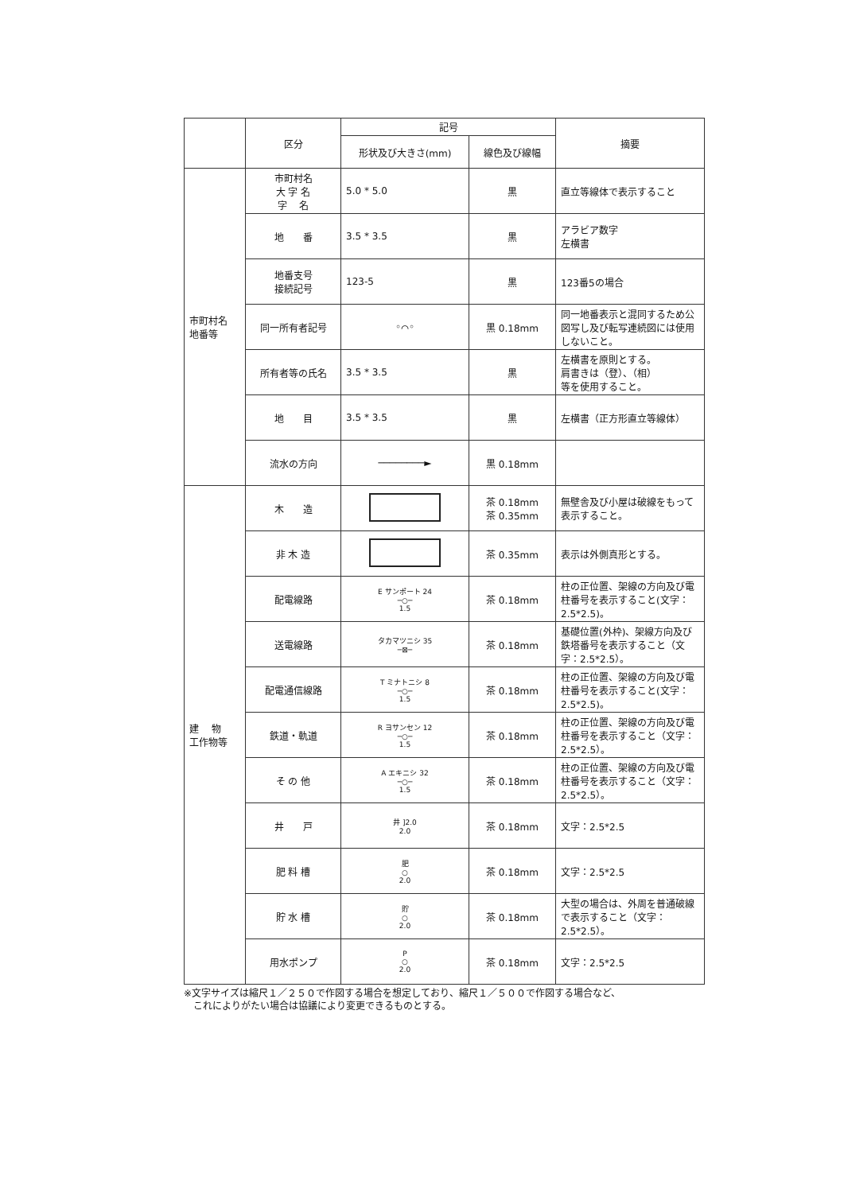| | 区分 | 記号 | | 摘要 |
| --- | --- | --- | --- | --- |
| | | 形状及び大きさ(mm) | 線色及び線幅 | |
| 市町村名 地番等 | 市町村名 大 字 名 字 名 | 5.0 * 5.0 | 黒 | 直立等線体で表示すること |
| | 地 番 | 3.5 * 3.5 | 黒 | アラビア数字 左横書 |
| | 地番支号 接続記号 | 123-5 | 黒 | 123番5の場合 |
| | 同一所有者記号 | ◦⌒◦ | 黒 0.18mm | 同一地番表示と混同するため公図写し及び転写連続図には使用しないこと。 |
| | 所有者等の氏名 | 3.5 * 3.5 | 黒 | 左横書を原則とする。 肩書きは（登）、（相） 等を使用すること。 |
| | 地 目 | 3.5 * 3.5 | 黒 | 左横書（正方形直立等線体） |
| | 流水の方向 | ────────► | 黒 0.18mm | |
| 建 物 工作物等 | 木 造 | | 茶 0.18mm 茶 0.35mm | 無壁舎及び小屋は破線をもって表示すること。 |
| | 非 木 造 | | 茶 0.35mm | 表示は外側真形とする。 |
| | 配電線路 | E サンポート 24 ─○─ 1.5 | 茶 0.18mm | 柱の正位置、架線の方向及び電柱番号を表示すること(文字：2.5*2.5)。 |
| | 送電線路 | タカマツニシ 35 ─⊠─ | 茶 0.18mm | 基礎位置(外枠)、架線方向及び鉄塔番号を表示すること（文字：2.5*2.5）。 |
| | 配電通信線路 | T ミナトニシ 8 ─○─ 1.5 | 茶 0.18mm | 柱の正位置、架線の方向及び電柱番号を表示すること(文字：2.5*2.5)。 |
| | 鉄道・軌道 | R ヨサンセン 12 ─○─ 1.5 | 茶 0.18mm | 柱の正位置、架線の方向及び電柱番号を表示すること（文字：2.5*2.5）。 |
| | そ の 他 | A エキニシ 32 ─○─ 1.5 | 茶 0.18mm | 柱の正位置、架線の方向及び電柱番号を表示すること（文字：2.5*2.5）。 |
| | 井 戸 | 井 ]2.0 2.0 | 茶 0.18mm | 文字：2.5*2.5 |
| | 肥 料 槽 | 肥 ○ 2.0 | 茶 0.18mm | 文字：2.5*2.5 |
| | 貯 水 槽 | 貯 ○ 2.0 | 茶 0.18mm | 大型の場合は、外周を普通破線で表示すること（文字：2.5*2.5）。 |
| | 用水ポンプ | P ○ 2.0 | 茶 0.18mm | 文字：2.5*2.5 |
※文字サイズは縮尺１／２５０で作図する場合を想定しており、縮尺１／５００で作図する場合など、
　これによりがたい場合は協議により変更できるものとする。